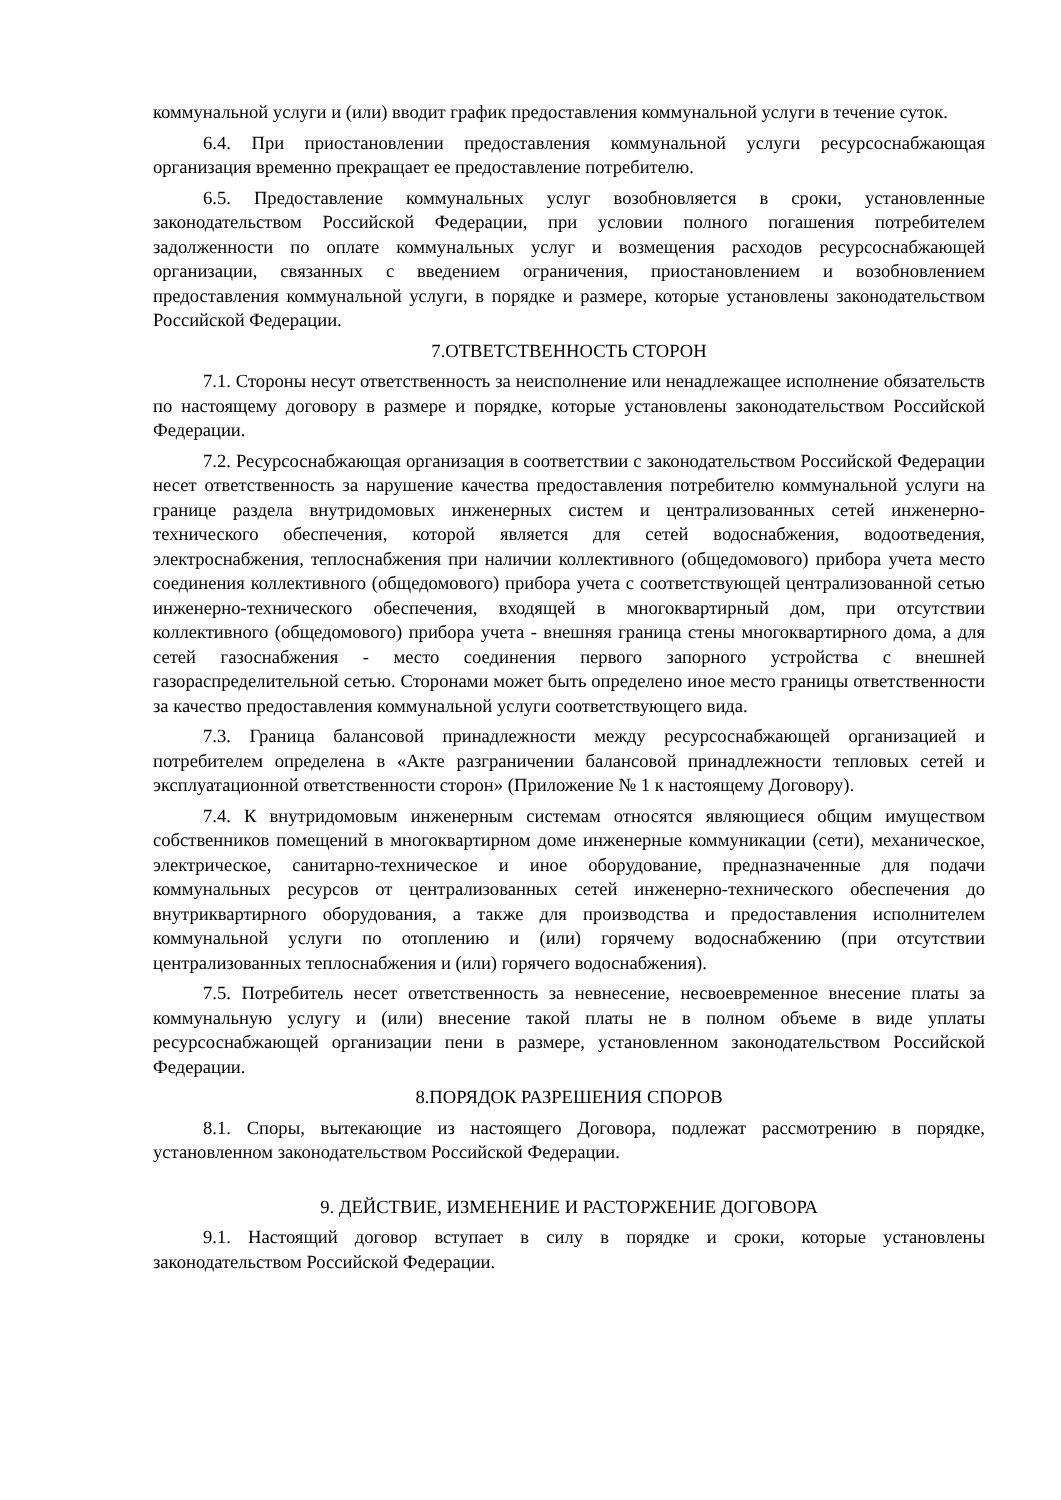коммунальной услуги и (или) вводит график предоставления коммунальной услуги в течение суток.
6.4. При приостановлении предоставления коммунальной услуги ресурсоснабжающая организация временно прекращает ее предоставление потребителю.
6.5. Предоставление коммунальных услуг возобновляется в сроки, установленные законодательством Российской Федерации, при условии полного погашения потребителем задолженности по оплате коммунальных услуг и возмещения расходов ресурсоснабжающей организации, связанных с введением ограничения, приостановлением и возобновлением предоставления коммунальной услуги, в порядке и размере, которые установлены законодательством Российской Федерации.
7.ОТВЕТСТВЕННОСТЬ СТОРОН
7.1. Стороны несут ответственность за неисполнение или ненадлежащее исполнение обязательств по настоящему договору в размере и порядке, которые установлены законодательством Российской Федерации.
7.2. Ресурсоснабжающая организация в соответствии с законодательством Российской Федерации несет ответственность за нарушение качества предоставления потребителю коммунальной услуги на границе раздела внутридомовых инженерных систем и централизованных сетей инженерно-технического обеспечения, которой является для сетей водоснабжения, водоотведения, электроснабжения, теплоснабжения при наличии коллективного (общедомового) прибора учета место соединения коллективного (общедомового) прибора учета с соответствующей централизованной сетью инженерно-технического обеспечения, входящей в многоквартирный дом, при отсутствии коллективного (общедомового) прибора учета - внешняя граница стены многоквартирного дома, а для сетей газоснабжения - место соединения первого запорного устройства с внешней газораспределительной сетью. Сторонами может быть определено иное место границы ответственности за качество предоставления коммунальной услуги соответствующего вида.
7.3. Граница балансовой принадлежности между ресурсоснабжающей организацией и потребителем определена в «Акте разграничении балансовой принадлежности тепловых сетей и эксплуатационной ответственности сторон» (Приложение № 1 к настоящему Договору).
7.4. К внутридомовым инженерным системам относятся являющиеся общим имуществом собственников помещений в многоквартирном доме инженерные коммуникации (сети), механическое, электрическое, санитарно-техническое и иное оборудование, предназначенные для подачи коммунальных ресурсов от централизованных сетей инженерно-технического обеспечения до внутриквартирного оборудования, а также для производства и предоставления исполнителем коммунальной услуги по отоплению и (или) горячему водоснабжению (при отсутствии централизованных теплоснабжения и (или) горячего водоснабжения).
7.5. Потребитель несет ответственность за невнесение, несвоевременное внесение платы за коммунальную услугу и (или) внесение такой платы не в полном объеме в виде уплаты ресурсоснабжающей организации пени в размере, установленном законодательством Российской Федерации.
8.ПОРЯДОК РАЗРЕШЕНИЯ СПОРОВ
8.1. Споры, вытекающие из настоящего Договора, подлежат рассмотрению в порядке, установленном законодательством Российской Федерации.
9. ДЕЙСТВИЕ, ИЗМЕНЕНИЕ И РАСТОРЖЕНИЕ ДОГОВОРА
9.1. Настоящий договор вступает в силу в порядке и сроки, которые установлены законодательством Российской Федерации.